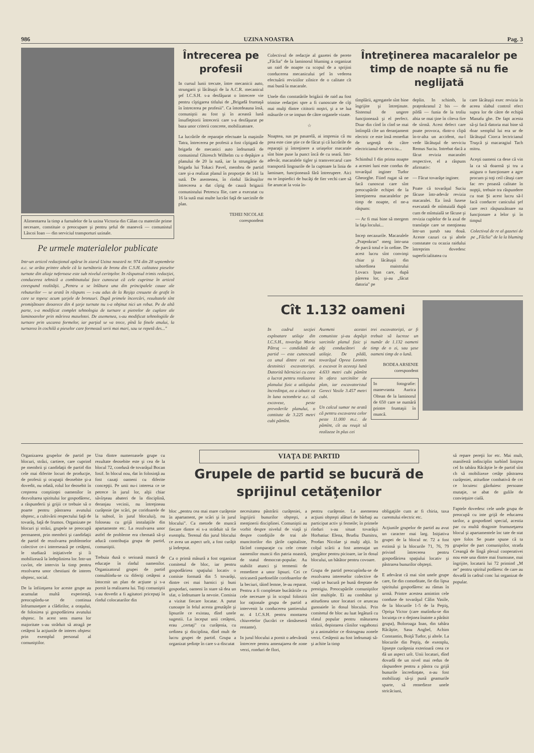986 UZINA NOASTRA Pag. 3
Alimentarea la timp a furnalelor de la uzina Victoria din Călan cu materiile prime necesare, constituie o preocupare şi pentru şeful de manevră — comunistul Lăscoi Ioan — din serviciul transporturi uzinale.
Pe urmele materialelor publicate
Intr-un articol redacţional apărut în ziarul Uzina noastră nr. 974 din 28 septembrie a.c. se arăta printre altele că la turnătoria de bronz din C.S.H. calitatea pieselor turnate din aliaje neferoase este sub nivelul cerinţelor. In răspunsul trimis redacţiei, conducerea tehnică a combinatului face cunoscut că cele cuprinse în articol corespund realităţii. „Pentru a se înlătura una din principalele cauze ale rebuturilor — se arată în răspuns — s-au adus de la Reşiţa creuzete de grafit în care se topesc acum şarjele de bronzuri. După primele încercări, rezultatele sînt promiţătoare deoarece din 4 şarje turnate nu s-a obţinut nici un rebut. Pe de altă parte, s-a modificat complet tehnologia de turnare a pietrelor de cuplare ale laminoarelor prin mărirea maselotei. De asemenea, s-au modificat tehnologiile de turnare prin uscarea formelor, iar parţial se va trece, pînă la finele anului, la turnarea în cochilă a pieselor care formează serii mai mari, sau se repetă des..."
Întrecerea pe profesii
In cursul lunii trecute, între mecanicii auto, strungarii şi lăcătuşii de la A.C.R. mecanicul şef I.C.S.H. s-a desfăşurat o întrecere vie pentru cîştigarea titlului de „Brigadă fruntaşă în întrecerea pe profesii". Ca întotdeauna însă, comuniştii au fost şi în această lună însufleţitorii întrecerii care s-a desfăşurat pe baza unor criterii concrete, mobilizatoare.
La lucrările de reparaţie efectuate la maşinile Tatra, întrecerea pe profesii a fost cîştigată de brigada de mecanici auto îndrumată de comunistul Ghiresch Wilhelm cu o depăşire a planului de 20 la sută, iar la strungărie de brigada lui Tokaci Pavel, membru de partid care şi-a realizat planul în proporţie de 141 la sută. De asemenea, în rîndul lăcătuşilor întrecerea a dat cîştig de cauză brigazii comunistului Petrescu Ilie, care a executat cu 16 la sută mai multe lucrări faţă de sarcinile de plan.
TEHEI NICOLAE
corespondent
Colectivul de redacţie al gazetei de perete „Făclia" de la laminorul bluming a organizat un raid de noapte cu scopul de a sprijini conducerea mecanicului şef în vederea efectuării reviziilor zilnice de o calitate cît mai bună la macarale.
Unele din constatările brigăzii de raid au fost trimise redacţiei spre a fi cunoscute de cîţi mai mulţi dintre cititorii noştri, şi a se lua măsurile ce se impun de către organele vizate.
☆
Noaptea, sus pe pasarelă, ai impresia că nu prea este cine ştie ce de făcut şi că lucrările de reparaţii şi întreţinere a uriaşelor macarale sînt bine puse la punct încă de cu seară. Intr-adevăr, macaralele tigler şi transvercarul care transportă lingourile de la cuptoare la linia de laminare, funcţionează fără întrerupere. Aici nu te împiedici de bucăţi de fier vechi care să fie aruncat la voia în-
Întreţinerea macaralelor pe timp de noapte să nu fie neglijată
tîmplării, agregatele sînt bine îngrijite şi întreţinute. Sistemul de ungere funcţionează şi el perfect. Doar din cînd în cînd se mai întîmplă cîte un deranjament electric ce este însă remediat de urgenţă de către electricianul de serviciu...
Schimbul I din prima noapte a acestei luni este condus de tovarăşul inginer Tudor Gheorghe. Fiind rugat să ne facă cunoscut care sînt preocupările echipei de la întreţinerea macaralelor pe timp de noapte, el ne-a răspuns:
— Ar fi mai bine să mergem la faţa locului...
Incep necazurile. Macaralele „Praţenkran" merg într-una de parcă totul e în ordine. De acest lucru sînt convinşi chiar şi lăcătuşii din subordinea maistrului Lovacs Ipan care, după părerea lor, şi-au „făcut datoria" pe
deplin. In schimb, la praţenkranul 2 bis — de pildă — funia de la troliu abia se mai ţine în cîteva fire de sîrmă. Acest defect care poate provoca, dintr-o clipă în-tr-alta un accident, nu-l vede lăcătuşul de serviciu Remus Suciu. Intrebat dacă a făcut revizia macaralei respective, el a răspuns afirmativ:
— Făcut tovarăşe inginer.
Poate că tovarăşul Suciu făcuse într-adevăr revizia macaralei. Ea însă fusese executată de mîntuială după cum de mîntuială se făcuse şi revizia cuplelor de la axul de translaţie care se menţineau într-un şurub sau două. Aceste cazuri ca şi altele constatate cu ocazia raidului întreprins dovedesc superficialitatea cu
care lăcătuşii exec revizia în aceea slabul control efect supra lor de către de echipă Manafu ghe. De fapt acesta să-şi facă datoria mai bine să doar xemplul lui era ur de lăcătuşul Ciorca lectricianul Truşcă şi macaragiul Tach mitru.
Aceşti oameni ca dese că vin la ca să doarmă şi tru a asigura o funcţionare a agre procum şi toţi ceil cătuşi care fac rev proastă calitate în nopţii, trebuie tra răspundere cu toat Şi acest lucru să-l facă conducer canicului şef care rect răspunzătoare na funcţionare a lelor şi în timpul
Colectivul de re al gazetei de pe „Făclia" de la la bluming
Cît 1.132 oameni
In cadrul secţiei exploatare utilaje din I.C.S.H., tovarăşa Maria Pătruţ — candidată de partid — este cunoscută ca unul dintre cei mai destoinici excavatorişti. Datorită hărniciei cu care a lucrat pentru realizarea planului fizic a utilajului încredinţat, ea a izbutit ca în luna octombrie a.c. să excaveze, peste prevederile planului, o cantitate de 3.225 metri cubi pămînt.
Asemeni acestei comuniste şi-au depăşit sarcinile planul fizic şi alţi conducători de utilaje. De pildă, tovarăşul Oprea Leontin a excavat în aceeaşi lună 4.633 metri cubi pămînt în afara sarcinilor de plan, iar excavatoristul Gereci Vasile 3.457 metri cubi.
Un calcul sumar ne arată că pentru excavarea celor peste 11.000 m.c. de pămînt, cît au reuşit să realizeze în plus cei
trei excavatorişti, ar fi trebuit să lucreze un număr de 1.132 oameni timp de o zi, sau şase oameni timp de o lună.
BODEA ARSENIE
corespondent
In fotografie: manevranta Aurica Oltean de la laminorul de 650 care se numără printre fruntaşii în muncă.
Organizarea grupelor de partid pe blocuri, străzi, cartiere, care cuprind pe membrii şi candidaţii de partid din cele mai diferite locuri de producţie, de profesii şi ocupaţii deosebite şi-a dovedit, nu odată, rolul lor deosebit în creşterea conştiinţei oamenilor în dezvoltarea spiritului lor gospodăresc, a răspunderii şi grijii ce trebuie să o poarte pentru păstrarea avutului obştesc, a cultivării respectului faţă de tovarăş, faţă de frumos. Organizate pe blocuri şi străzi, grupele se preocupă permanent, prin membrii şi candidaţii de partid de rezolvarea problemelor colective ce-i interesează pe cetăţeni, le studiază iniţiativele şi îi mobilizează la îndeplinirea lor. Intr-un cuvînt, ele intervin la timp pentru rezolvarea unor chestiuni de interes obştesc, social.
De la înfiinţarea lor aceste grupe au acumulat multă experienţă, preocupîndu-se de continua înfrumuseţare a clădirilor, a oraşului, de folosirea şi gospodărirea avutului obştesc. In acest sens marea lor majoritate s-au străduit să atragă pe cetăţeni la acţiunile de interes obştesc prin exemplul personal al comuniştilor.
Una dintre numeroasele grupe cu rezultate deosebite este şi cea de la blocul 72, condusă de tovarăşul Bocan Iosif. In blocul nou, dat în folosinţă au fost cazaţi oameni cu diferite concepţii. Pe unii nu-i interesa ce se petrece în jurul lor, alţii chiar săvîrşeau abateri de la disciplină, deranjau vecinii, nu întreţineau curăţenie (pe scări, pe coridoarele de la subsol, în jurul blocului), nu foloseau cu grijă instalaţiile din apartamente etc. La rezolvarea unor astfel de probleme era chemată să-şi aducă contribuţia grupa de partid, comuniştii.
Trebuia dusă o serioasă muncă de educaţie în rîndul oamenilor. Organizatorul grupei de partid consultîndu-se cu diferiţi cetăţeni a întocmit un plan de acţiune şi s-a pornit la realizarea lui. Toţi comuniştii s-au dovedit a fi agitatori pricepuţi în rîndul colocatarilor din
VIAŢA DE PARTID
Grupele de partid se bucură de sprijinul cetăţenilor
bloc „pentru cea mai mare curăţenie în apartament, pe scări şi în jurul blocului". Ca metode de muncă fiecare dintre ei s-a străduit să fie exemplu. Terenul din jurul blocului ce avea un aspect urît, a fost curăţit şi îndreptat.
Ca o primă măsură a fost organizat comitetul de bloc, iar pentru gospodărirea spaţiului locativ o comisie formată din 5 tovarăşi, dintre cei mai harnici şi buni gospodari, oameni în stare să dea un sfat, o îndrumare la nevoie. Comisia a vizitat fiecare locatar. A putut cunoaşte în felul acesta greutăţile şi lipsurile ce existau, dînd unele sugestii. La început unii cetăţeni, erau „certaţi" cu curăţenia, cu ordinea şi disciplina, dînd mult de lucru grupei de partid. Grupa a organizat şedinţe în care s-a discutat
necesitatea păstrării curăţeniei, a îngrijirii bunurilor obşteşti, a menţinerii disciplinei. Comuniştii au vorbit despre nivelul de viaţă şi despre condiţiile de trai ale muncitorilor din ţările capitaliste, făcînd comparaţie cu cele create oamenilor muncii din patria noastră, de statul democrat-popular. Au stabilit atunci şi termenii de remediere a unor lipsuri. Cei ce stricaseră pardoselile coridoarelor de la beciuri, tăind lemne, le-au reparat. Pentru a fi completate bucătăriile cu cele necesare şi în scopul folosirii lor raţionale grupa de partid a intervenit la conducerea şantierului nr. 4 I.C.S.H. pentru montarea chiuvetelor (lucrări ce rămăseseră restante).
In jurul blocului a pornit o adevărată întrecere pentru amenajarea de zone verzi, ronduri de flori,
pentru curăţenie. La asemenea acţiuni obşteşti alături de bărbaţi au participat activ şi femeile; în primele rînduri s-au situat tovarăşii Horbatiuc Elena, Brudiu Dumitru, Prodan Nicolae şi mulţi alţii. In colţul scării a fost amenajat un ştergător pentru picioare, iar în dosul blocului, un bătător pentru covoare.
Grupa de partid preocupîndu-se de rezolvarea intereselor colective de viaţă se bucură pe bună dreptate de prestigiu. Preocupările comuniştilor sînt multiple. Ei au combătut şi atitudinea unor locatari ce aruncau gunoaiele în dosul blocului. Prin comitetul de bloc au luat legătură cu sfatul popular pentru măturarea străzii, depistarea cîinilor vagabonzi şi a animalelor ce distrugeau zonele verzi. Cetăţenii au fost îndrumaţi să-şi achite la timp
obligaţiile cum ar fi chiria, taxa curentului electric etc.
Acţiunile grupelor de partid au avut un caracter mai larg. Iniţiativa grupei de la blocul nr. 72 a fost extinsă şi la blocurile 71, 76, 79 privind întrecerea pentru gospodărirea spaţiului locativ şi păstrarea bunurilor obşteşti.
E adevărat că mai sînt unele grupe care, fie din comoditate, fie din lipsa spiritului gospodăresc au rămas în urmă. Printre acestea amintim cele conduse de tovarăşul Călin Vasile, de la blocurile 1-5 de la Peştiş, Oprişa Victor (care mutîndu-se din locuinţa ce o deţinea înainte a părăsit grupa), Boloroaga Ioan, din tabăra Răcăştie, Sasu Anghel, Achim Constantin, Boiţă Tudor, şi altele. La blocurile din Peştiş, de exemplu, lipseşte curăţenia exterioară ceea ce dă un aspect urît. Unii locatari, dînd dovadă de un nivel mai redus de răspundere pentru a păstra cu grijă bunurile încredinţate, n-au fost mobilizaţi să-şi pună geamurile sparte, să remedieze unele stricăciuni,
să repare pereţii lor etc. Mai mult, manifestă indisciplin turbînd liniştea cel In tabăra Răcăştie le de partid sînt ch să mobilizeze cetăţe păstrarea curăţeniei, atitudine combativă de cei ce locuiesc găzduiesc persoane mutaţie, se abat de gulile de convieţuire cială.
Faptele dovedesc cele unde grupa de preocupă cu inte grijă de educarea tarilor, a gospodinel special, acestia par cu multă dragoste frumuseţarea blocul şi apartamentele înc tate de stat spre folos Se poate spune că ta grupelor de part comuniştilor, strada Creangă de lîngă plexul cooperativei nou este una dintre mai frumoase, mai îngrijite, locatarii lui 72 primind „M ne" pentru spiritul podăresc de care au dovadă în cadrul conc lui organizat de popular.